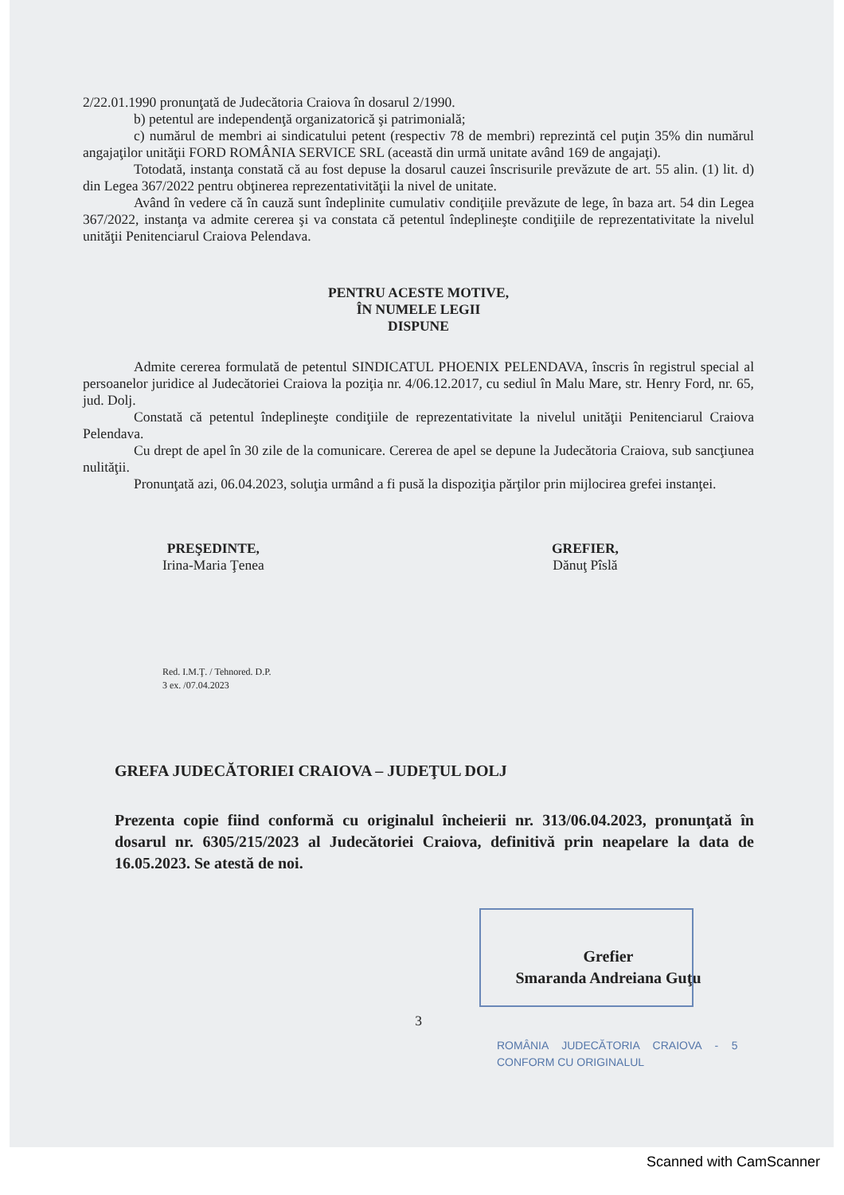2/22.01.1990 pronunţată de Judecătoria Craiova în dosarul 2/1990.
b) petentul are independenţă organizatorică şi patrimonială;
c) numărul de membri ai sindicatului petent (respectiv 78 de membri) reprezintă cel puţin 35% din numărul angajaţilor unităţii FORD ROMÂNIA SERVICE SRL (această din urmă unitate având 169 de angajaţi).
Totodată, instanţa constată că au fost depuse la dosarul cauzei înscrisurile prevăzute de art. 55 alin. (1) lit. d) din Legea 367/2022 pentru obţinerea reprezentativităţii la nivel de unitate.
Având în vedere că în cauză sunt îndeplinite cumulativ condiţiile prevăzute de lege, în baza art. 54 din Legea 367/2022, instanţa va admite cererea şi va constata că petentul îndeplineşte condiţiile de reprezentativitate la nivelul unităţii Penitenciarul Craiova Pelendava.
PENTRU ACESTE MOTIVE,
ÎN NUMELE LEGII
DISPUNE
Admite cererea formulată de petentul SINDICATUL PHOENIX PELENDAVA, înscris în registrul special al persoanelor juridice al Judecătoriei Craiova la poziţia nr. 4/06.12.2017, cu sediul în Malu Mare, str. Henry Ford, nr. 65, jud. Dolj.
Constată că petentul îndeplineşte condiţiile de reprezentativitate la nivelul unităţii Penitenciarul Craiova Pelendava.
Cu drept de apel în 30 zile de la comunicare. Cererea de apel se depune la Judecătoria Craiova, sub sancţiunea nulităţii.
Pronunţată azi, 06.04.2023, soluţia urmând a fi pusă la dispoziţia părţilor prin mijlocirea grefei instanţei.
PREŞEDINTE,
Irina-Maria Ţenea
GREFIER,
Dănuţ Pîslă
Red. I.M.Ţ. / Tehnored. D.P.
3 ex. /07.04.2023
GREFA JUDECĂTORIEI CRAIOVA – JUDEŢUL DOLJ
Prezenta copie fiind conformă cu originalul încheierii nr. 313/06.04.2023, pronunţată în dosarul nr. 6305/215/2023 al Judecătoriei Craiova, definitivă prin neapelare la data de 16.05.2023. Se atestă de noi.
Grefier
Smaranda Andreiana Guţu
3
ROMÂNIA JUDECĂTORIA CRAIOVA - 5 CONFORM CU ORIGINALUL
Scanned with CamScanner